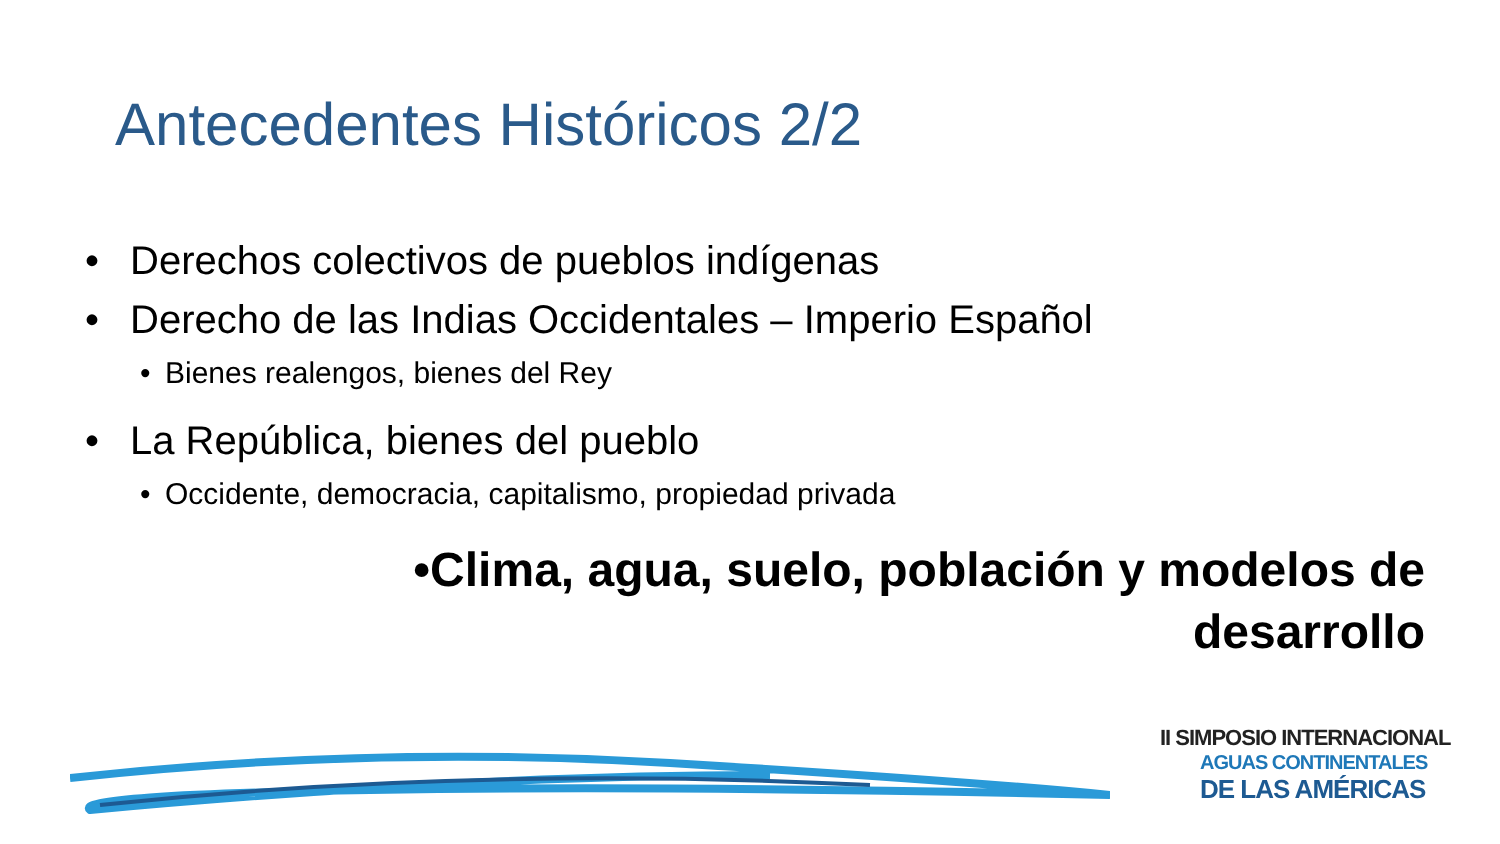Antecedentes Históricos 2/2
• Derechos colectivos de pueblos indígenas
• Derecho de las Indias Occidentales – Imperio Español
• Bienes realengos, bienes del Rey
• La República, bienes del pueblo
• Occidente, democracia, capitalismo, propiedad privada
•Clima, agua, suelo, población y modelos de
desarrollo
II SIMPOSIO INTERNACIONAL
AGUAS CONTINENTALES
DE LAS AMÉRICAS